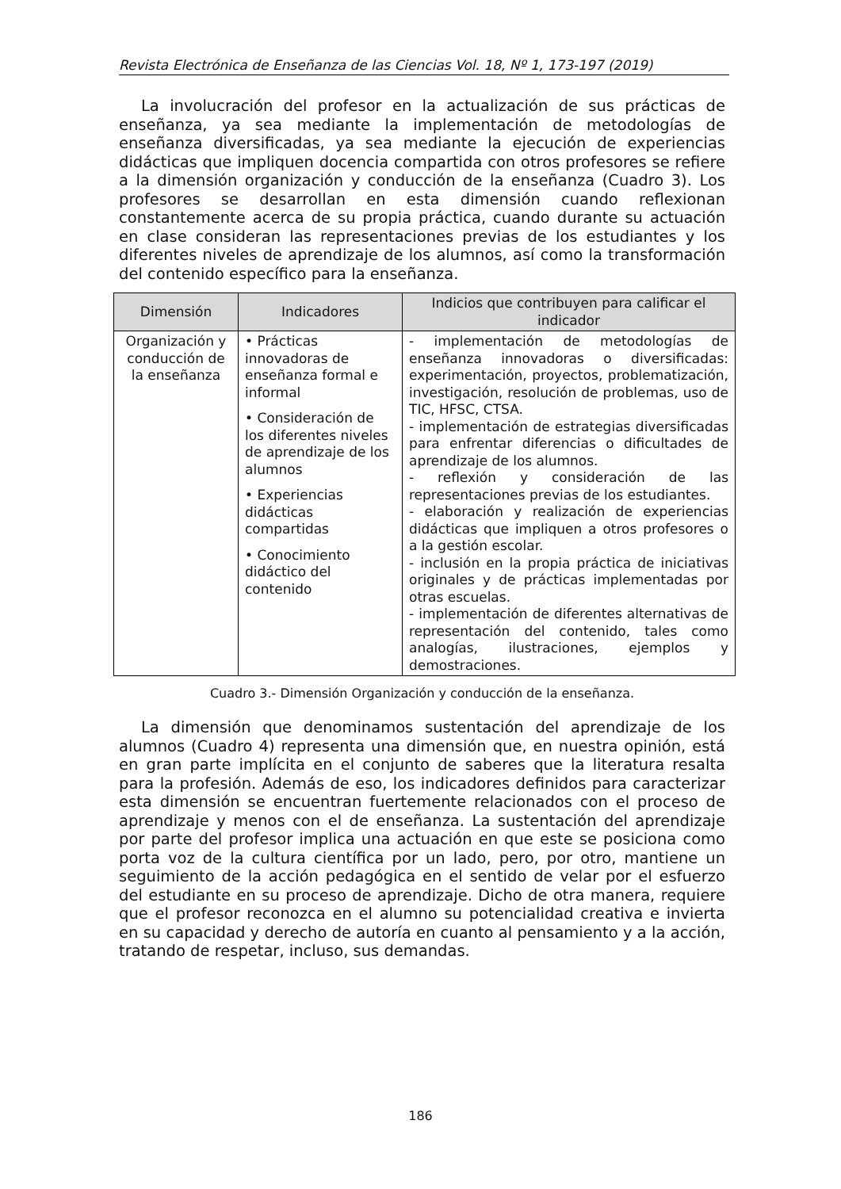Revista Electrónica de Enseñanza de las Ciencias Vol. 18, Nº 1, 173-197 (2019)
La involucración del profesor en la actualización de sus prácticas de enseñanza, ya sea mediante la implementación de metodologías de enseñanza diversificadas, ya sea mediante la ejecución de experiencias didácticas que impliquen docencia compartida con otros profesores se refiere a la dimensión organización y conducción de la enseñanza (Cuadro 3). Los profesores se desarrollan en esta dimensión cuando reflexionan constantemente acerca de su propia práctica, cuando durante su actuación en clase consideran las representaciones previas de los estudiantes y los diferentes niveles de aprendizaje de los alumnos, así como la transformación del contenido específico para la enseñanza.
| Dimensión | Indicadores | Indicios que contribuyen para calificar el indicador |
| --- | --- | --- |
| Organización y conducción de la enseñanza | • Prácticas innovadoras de enseñanza formal e informal • Consideración de los diferentes niveles de aprendizaje de los alumnos • Experiencias didácticas compartidas • Conocimiento didáctico del contenido | - implementación de metodologías de enseñanza innovadoras o diversificadas: experimentación, proyectos, problematización, investigación, resolución de problemas, uso de TIC, HFSC, CTSA. - implementación de estrategias diversificadas para enfrentar diferencias o dificultades de aprendizaje de los alumnos. - reflexión y consideración de las representaciones previas de los estudiantes. - elaboración y realización de experiencias didácticas que impliquen a otros profesores o a la gestión escolar. - inclusión en la propia práctica de iniciativas originales y de prácticas implementadas por otras escuelas. - implementación de diferentes alternativas de representación del contenido, tales como analogías, ilustraciones, ejemplos y demostraciones. |
Cuadro 3.- Dimensión Organización y conducción de la enseñanza.
La dimensión que denominamos sustentación del aprendizaje de los alumnos (Cuadro 4) representa una dimensión que, en nuestra opinión, está en gran parte implícita en el conjunto de saberes que la literatura resalta para la profesión. Además de eso, los indicadores definidos para caracterizar esta dimensión se encuentran fuertemente relacionados con el proceso de aprendizaje y menos con el de enseñanza. La sustentación del aprendizaje por parte del profesor implica una actuación en que este se posiciona como porta voz de la cultura científica por un lado, pero, por otro, mantiene un seguimiento de la acción pedagógica en el sentido de velar por el esfuerzo del estudiante en su proceso de aprendizaje. Dicho de otra manera, requiere que el profesor reconozca en el alumno su potencialidad creativa e invierta en su capacidad y derecho de autoría en cuanto al pensamiento y a la acción, tratando de respetar, incluso, sus demandas.
186